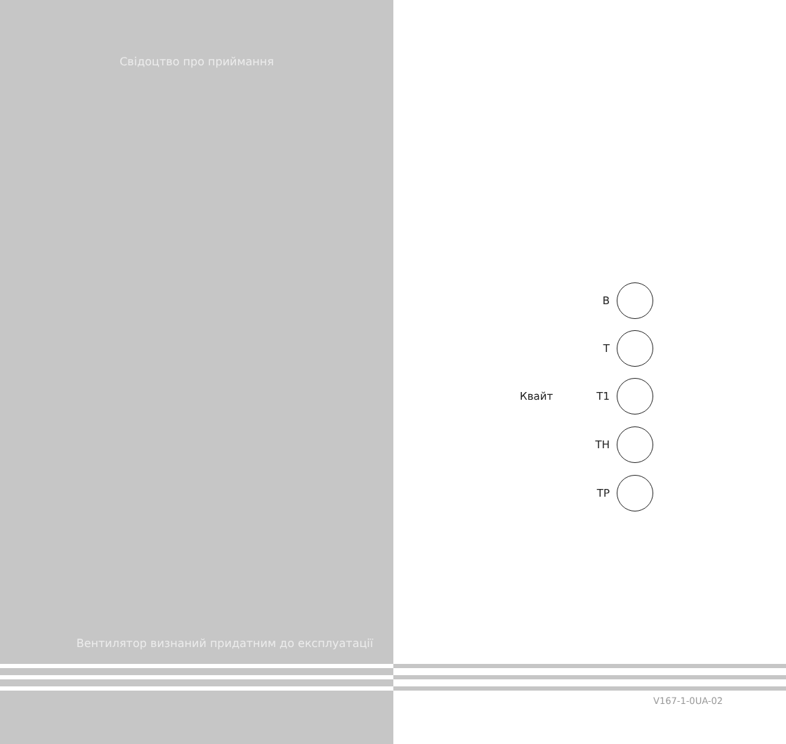Свідоцтво про приймання
В
Т
Квайт Т1
ТН
ТР
Вентилятор визнаний придатним до експлуатації
V167-1-0UA-02